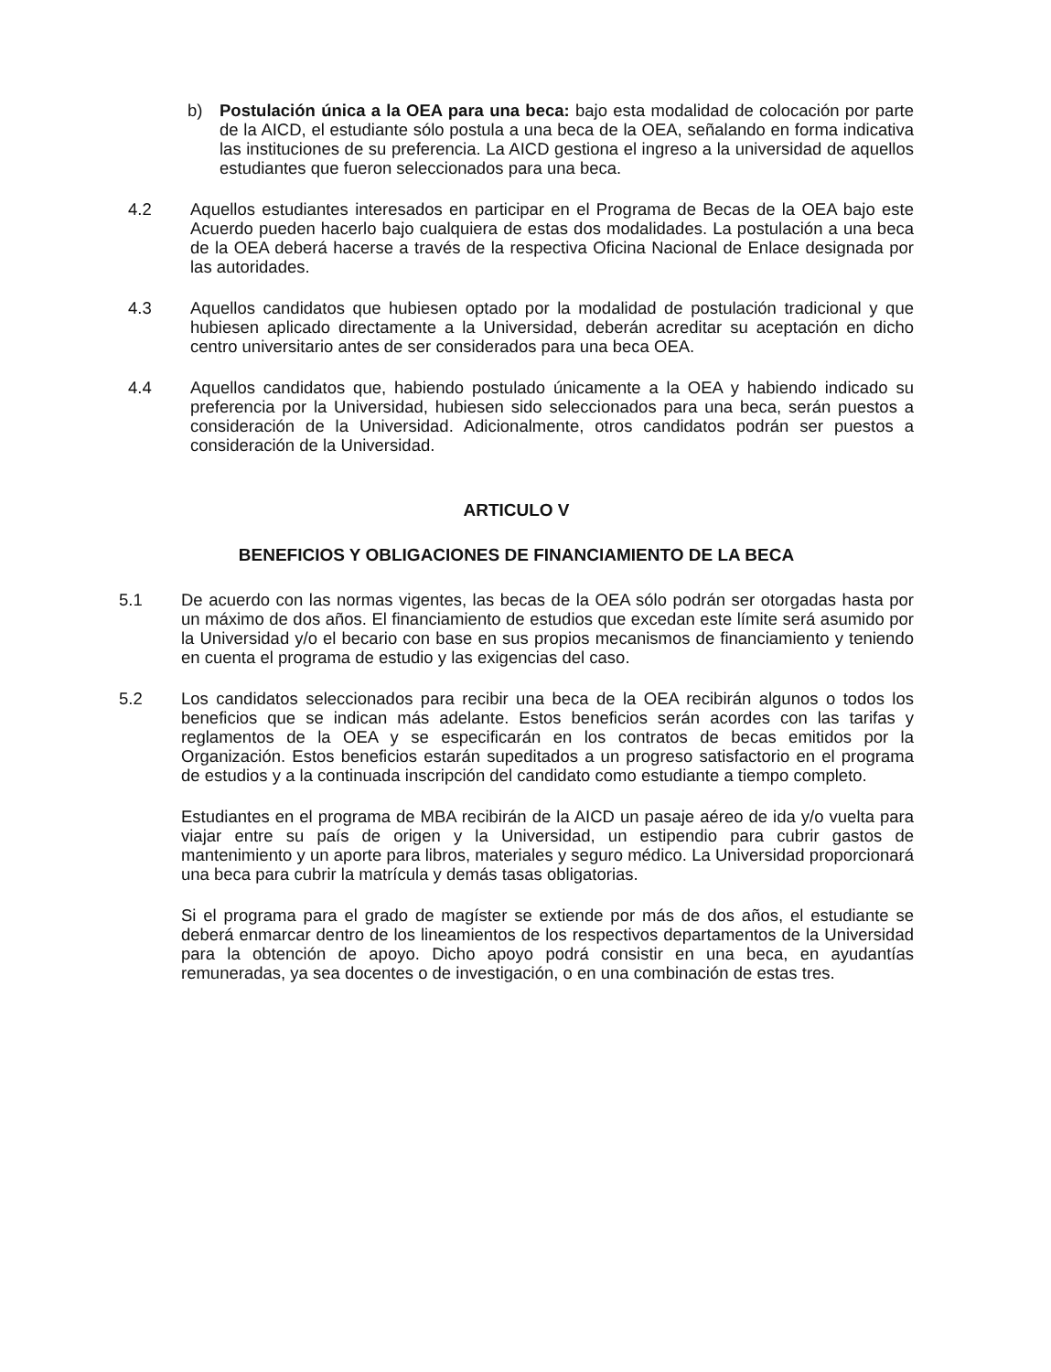b) Postulación única a la OEA para una beca: bajo esta modalidad de colocación por parte de la AICD, el estudiante sólo postula a una beca de la OEA, señalando en forma indicativa las instituciones de su preferencia. La AICD gestiona el ingreso a la universidad de aquellos estudiantes que fueron seleccionados para una beca.
4.2 Aquellos estudiantes interesados en participar en el Programa de Becas de la OEA bajo este Acuerdo pueden hacerlo bajo cualquiera de estas dos modalidades. La postulación a una beca de la OEA deberá hacerse a través de la respectiva Oficina Nacional de Enlace designada por las autoridades.
4.3 Aquellos candidatos que hubiesen optado por la modalidad de postulación tradicional y que hubiesen aplicado directamente a la Universidad, deberán acreditar su aceptación en dicho centro universitario antes de ser considerados para una beca OEA.
4.4 Aquellos candidatos que, habiendo postulado únicamente a la OEA y habiendo indicado su preferencia por la Universidad, hubiesen sido seleccionados para una beca, serán puestos a consideración de la Universidad. Adicionalmente, otros candidatos podrán ser puestos a consideración de la Universidad.
ARTICULO V
BENEFICIOS Y OBLIGACIONES DE FINANCIAMIENTO DE LA BECA
5.1 De acuerdo con las normas vigentes, las becas de la OEA sólo podrán ser otorgadas hasta por un máximo de dos años. El financiamiento de estudios que excedan este límite será asumido por la Universidad y/o el becario con base en sus propios mecanismos de financiamiento y teniendo en cuenta el programa de estudio y las exigencias del caso.
5.2 Los candidatos seleccionados para recibir una beca de la OEA recibirán algunos o todos los beneficios que se indican más adelante. Estos beneficios serán acordes con las tarifas y reglamentos de la OEA y se especificarán en los contratos de becas emitidos por la Organización. Estos beneficios estarán supeditados a un progreso satisfactorio en el programa de estudios y a la continuada inscripción del candidato como estudiante a tiempo completo.
Estudiantes en el programa de MBA recibirán de la AICD un pasaje aéreo de ida y/o vuelta para viajar entre su país de origen y la Universidad, un estipendio para cubrir gastos de mantenimiento y un aporte para libros, materiales y seguro médico. La Universidad proporcionará una beca para cubrir la matrícula y demás tasas obligatorias.
Si el programa para el grado de magíster se extiende por más de dos años, el estudiante se deberá enmarcar dentro de los lineamientos de los respectivos departamentos de la Universidad para la obtención de apoyo. Dicho apoyo podrá consistir en una beca, en ayudantías remuneradas, ya sea docentes o de investigación, o en una combinación de estas tres.